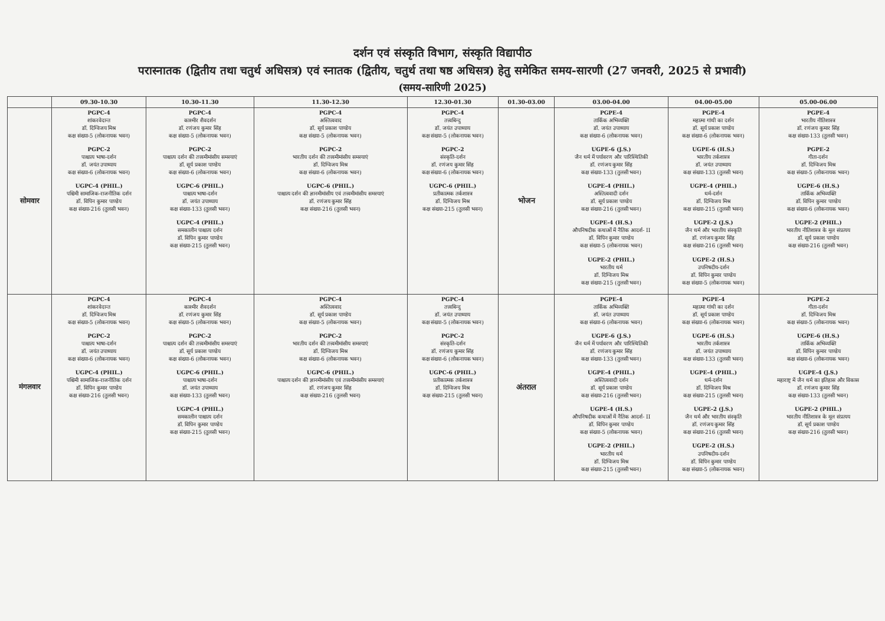दर्शन एवं संस्कृति विभाग, संस्कृति विद्यापीठ
परास्नातक (द्वितीय तथा चतुर्थ अधिसत्र) एवं स्नातक (द्वितीय, चतुर्थ तथा षष्ठ अधिसत्र) हेतु समेकित समय-सारणी (27 जनवरी, 2025 से प्रभावी)
(समय-सारिणी 2025)
| | 09.30-10.30 | 10.30-11.30 | 11.30-12.30 | 12.30-01.30 | 01.30-03.00 | 03.00-04.00 | 04.00-05.00 | 05.00-06.00 |
| --- | --- | --- | --- | --- | --- | --- | --- | --- |
| सोमवार | PGPC-4 शांकरवेदान्त डॉ. दिग्विजय मिश्र कक्ष संख्या-5 (लोकनायक भवन) PGPC-2 पाश्चात्य भाषा-दर्शन डॉ. जयंत उपाध्याय कक्ष संख्या-6 (लोकनायक भवन) UGPC-4 (PHIL.) पश्चिमी सामाजिक-राजनीतिक दर्शन डॉ. विपिन कुमार पाण्डेय कक्ष संख्या-216 (तुलसी भवन) | PGPC-4 काश्मीर शैवदर्शन डॉ. रणंजय कुमार सिंह कक्ष संख्या-5 (लोकनायक भवन) PGPC-2 पाश्चात्य दर्शन की तत्त्वमीमांसीय समस्याएं डॉ. सूर्य प्रकाश पाण्डेय कक्ष संख्या-6 (लोकनायक भवन) UGPC-6 (PHIL.) पाश्चात्य भाषा-दर्शन डॉ. जयंत उपाध्याय कक्ष संख्या-133 (तुलसी भवन) UGPC-4 (PHIL.) समकालीन पाश्चात्य दर्शन डॉ. विपिन कुमार पाण्डेय कक्ष संख्या-215 (तुलसी भवन) | PGPC-4 अस्तित्ववाद डॉ. सूर्य प्रकाश पाण्डेय कक्ष संख्या-5 (लोकनायक भवन) PGPC-2 भारतीय दर्शन की तत्त्वमीमांसीय समस्याएं डॉ. दिग्विजय मिश्र कक्ष संख्या-6 (लोकनायक भवन) UGPC-6 (PHIL.) पाश्चात्य दर्शन की ज्ञानमीमांसीय एवं तत्त्वमीमांसीय समस्याएं डॉ. रणंजय कुमार सिंह कक्ष संख्या-216 (तुलसी भवन) | PGPC-4 तत्त्वबिन्दु डॉ. जयंत उपाध्याय कक्ष संख्या-5 (लोकनायक भवन) PGPC-2 संस्कृति-दर्शन डॉ. रणंजय कुमार सिंह कक्ष संख्या-6 (लोकनायक भवन) UGPC-6 (PHIL.) प्रतीकात्मक तर्कशास्त्र डॉ. दिग्विजय मिश्र कक्ष संख्या-215 (तुलसी भवन) | भोजन | PGPE-4 तार्किक अभिव्यक्ति डॉ. जयंत उपाध्याय कक्ष संख्या-6 (लोकनायक भवन) UGPE-6 (J.S.) जैन धर्म में पर्यावरण और पारिस्थितिकी डॉ. रणंजय कुमार सिंह कक्ष संख्या-133 (तुलसी भवन) UGPE-4 (PHIL.) अस्तित्ववादी दर्शन डॉ. सूर्य प्रकाश पाण्डेय कक्ष संख्या-216 (तुलसी भवन) UGPE-4 (H.S.) औपनिषदीक कथाओं में नैतिक आदर्श- II डॉ. विपिन कुमार पाण्डेय कक्ष संख्या-5 (लोकनायक भवन) UGPE-2 (PHIL.) भारतीय धर्म डॉ. दिग्विजय मिश्र कक्ष संख्या-215 (तुलसी भवन) | PGPE-4 महात्मा गांधी का दर्शन डॉ. सूर्य प्रकाश पाण्डेय कक्ष संख्या-6 (लोकनायक भवन) UGPE-6 (H.S.) भारतीय तर्कशास्त्र डॉ. जयंत उपाध्याय कक्ष संख्या-133 (तुलसी भवन) UGPE-4 (PHIL.) धर्म-दर्शन डॉ. दिग्विजय मिश्र कक्ष संख्या-215 (तुलसी भवन) UGPE-2 (J.S.) जैन धर्म और भारतीय संस्कृति डॉ. रणंजय कुमार सिंह कक्ष संख्या-216 (तुलसी भवन) UGPE-2 (H.S.) उपनिषदीय-दर्शन डॉ. विपिन कुमार पाण्डेय कक्ष संख्या-5 (लोकनायक भवन) | PGPE-4 भारतीय नीतिशास्त्र डॉ. रणंजय कुमार सिंह कक्ष संख्या-133 (तुलसी भवन) PGPE-2 गीता-दर्शन डॉ. दिग्विजय मिश्र कक्ष संख्या-5 (लोकनायक भवन) UGPE-6 (H.S.) तार्किक अभिव्यक्ति डॉ. विपिन कुमार पाण्डेय कक्ष संख्या-6 (लोकनायक भवन) UGPE-2 (PHIL.) भारतीय नीतिशास्त्र के मूल संप्रत्यय डॉ. सूर्य प्रकाश पाण्डेय कक्ष संख्या-216 (तुलसी भवन) |
| मंगलवार | PGPC-4 शांकरवेदान्त डॉ. दिग्विजय मिश्र कक्ष संख्या-5 (लोकनायक भवन) PGPC-2 पाश्चात्य भाषा-दर्शन डॉ. जयंत उपाध्याय कक्ष संख्या-6 (लोकनायक भवन) UGPC-4 (PHIL.) पश्चिमी सामाजिक-राजनीतिक दर्शन डॉ. विपिन कुमार पाण्डेय कक्ष संख्या-216 (तुलसी भवन) | PGPC-4 काश्मीर शैवदर्शन डॉ. रणंजय कुमार सिंह कक्ष संख्या-5 (लोकनायक भवन) PGPC-2 पाश्चात्य दर्शन की तत्त्वमीमांसीय समस्याएं डॉ. सूर्य प्रकाश पाण्डेय कक्ष संख्या-6 (लोकनायक भवन) UGPC-6 (PHIL.) पाश्चात्य भाषा-दर्शन डॉ. जयंत उपाध्याय कक्ष संख्या-133 (तुलसी भवन) UGPC-4 (PHIL.) समकालीन पाश्चात्य दर्शन डॉ. विपिन कुमार पाण्डेय कक्ष संख्या-215 (तुलसी भवन) | PGPC-4 अस्तित्ववाद डॉ. सूर्य प्रकाश पाण्डेय कक्ष संख्या-5 (लोकनायक भवन) PGPC-2 भारतीय दर्शन की तत्त्वमीमांसीय समस्याएं डॉ. दिग्विजय मिश्र कक्ष संख्या-6 (लोकनायक भवन) UGPC-6 (PHIL.) पाश्चात्य दर्शन की ज्ञानमीमांसीय एवं तत्त्वमीमांसीय समस्याएं डॉ. रणंजय कुमार सिंह कक्ष संख्या-216 (तुलसी भवन) | PGPC-4 तत्त्वबिन्दु डॉ. जयंत उपाध्याय कक्ष संख्या-5 (लोकनायक भवन) PGPC-2 संस्कृति-दर्शन डॉ. रणंजय कुमार सिंह कक्ष संख्या-6 (लोकनायक भवन) UGPC-6 (PHIL.) प्रतीकात्मक तर्कशास्त्र डॉ. दिग्विजय मिश्र कक्ष संख्या-215 (तुलसी भवन) | अंतराल | PGPE-4 तार्किक अभिव्यक्ति डॉ. जयंत उपाध्याय कक्ष संख्या-6 (लोकनायक भवन) UGPE-6 (J.S.) जैन धर्म में पर्यावरण और पारिस्थितिकी डॉ. रणंजय कुमार सिंह कक्ष संख्या-133 (तुलसी भवन) UGPE-4 (PHIL.) अस्तित्ववादी दर्शन डॉ. सूर्य प्रकाश पाण्डेय कक्ष संख्या-216 (तुलसी भवन) UGPE-4 (H.S.) औपनिषदीक कथाओं में नैतिक आदर्श- II डॉ. विपिन कुमार पाण्डेय कक्ष संख्या-5 (लोकनायक भवन) UGPE-2 (PHIL.) भारतीय धर्म डॉ. दिग्विजय मिश्र कक्ष संख्या-215 (तुलसी भवन) | PGPE-4 महात्मा गांधी का दर्शन डॉ. सूर्य प्रकाश पाण्डेय कक्ष संख्या-6 (लोकनायक भवन) UGPE-6 (H.S.) भारतीय तर्कशास्त्र डॉ. जयंत उपाध्याय कक्ष संख्या-133 (तुलसी भवन) UGPE-4 (PHIL.) धर्म-दर्शन डॉ. दिग्विजय मिश्र कक्ष संख्या-215 (तुलसी भवन) UGPE-2 (J.S.) जैन धर्म और भारतीय संस्कृति डॉ. रणंजय कुमार सिंह कक्ष संख्या-216 (तुलसी भवन) UGPE-2 (H.S.) उपनिषदीय-दर्शन डॉ. विपिन कुमार पाण्डेय कक्ष संख्या-5 (लोकनायक भवन) | PGPE-2 गीता-दर्शन डॉ. दिग्विजय मिश्र कक्ष संख्या-5 (लोकनायक भवन) UGPE-6 (H.S.) तार्किक अभिव्यक्ति डॉ. विपिन कुमार पाण्डेय कक्ष संख्या-6 (लोकनायक भवन) UGPE-4 (J.S.) महाराष्ट्र में जैन धर्म का इतिहास और विकास डॉ. रणंजय कुमार सिंह कक्ष संख्या-133 (तुलसी भवन) UGPE-2 (PHIL.) भारतीय नीतिशास्त्र के मूल संप्रत्यय डॉ. सूर्य प्रकाश पाण्डेय कक्ष संख्या-216 (तुलसी भवन) |